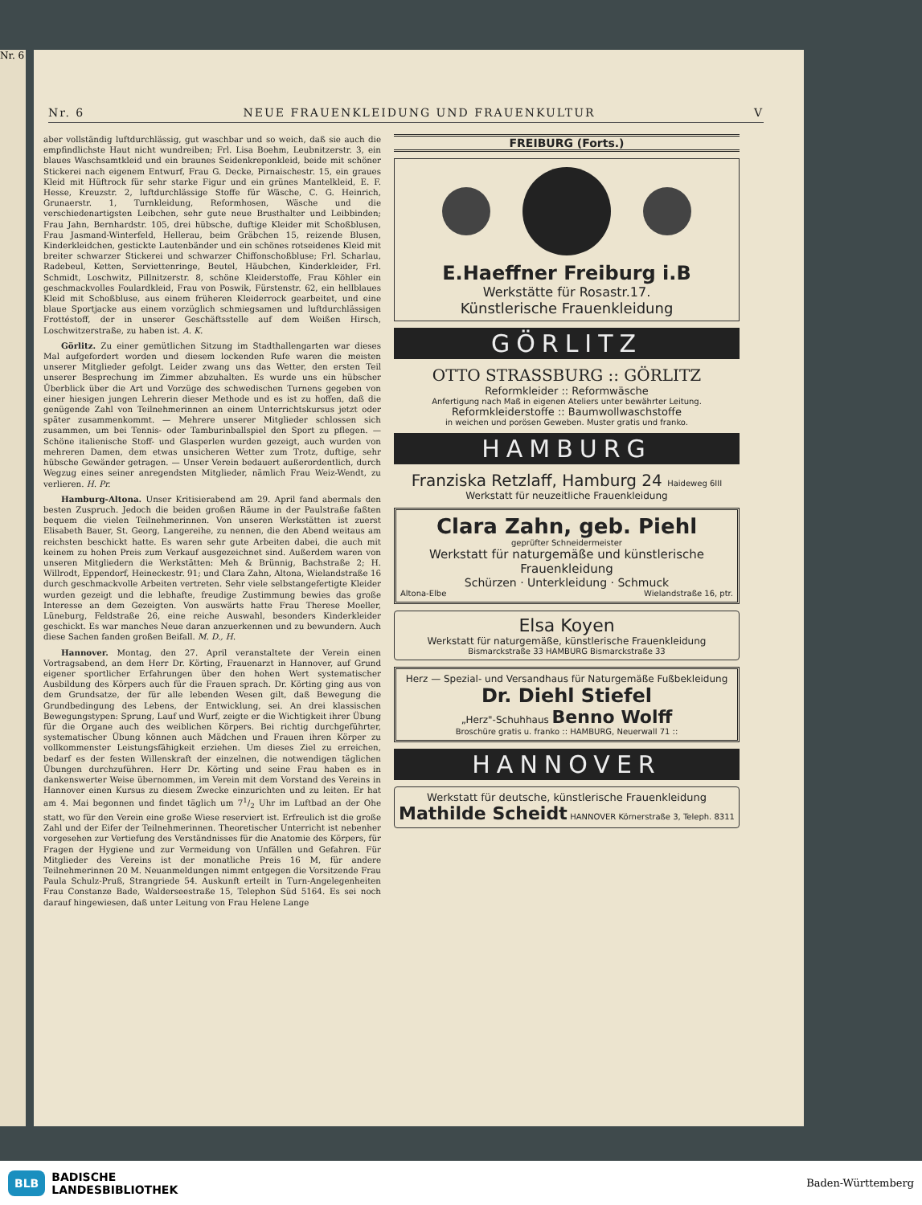Nr. 6
Nr. 6 NEUE FRAUENKLEIDUNG UND FRAUENKULTUR V
aber vollständig luftdurchlässig, gut waschbar und so weich, daß sie auch die empfindlichste Haut nicht wundreiben; Frl. Lisa Boehm, Leubnitzerstr. 3, ein blaues Waschsamtkleid und ein braunes Seidenkreponkleid, beide mit schöner Stickerei nach eigenem Entwurf, Frau G. Decke, Pirnaischestr. 15, ein graues Kleid mit Hüftrock für sehr starke Figur und ein grünes Mantelkleid, E. F. Hesse, Kreuzstr. 2, luftdurchlässige Stoffe für Wäsche, C. G. Heinrich, Grunaerstr. 1, Turnkleidung, Reformhosen, Wäsche und die verschiedenartigsten Leibchen, sehr gute neue Brusthalter und Leibbinden; Frau Jahn, Bernhardstr. 105, drei hübsche, duftige Kleider mit Schoßblusen, Frau Jasmand-Winterfeld, Hellerau, beim Gräbchen 15, reizende Blusen, Kinderkleidchen, gestickte Lautenbänder und ein schönes rotseidenes Kleid mit breiter schwarzer Stickerei und schwarzer Chiffonschoßbluse; Frl. Scharlau, Radebeul, Ketten, Serviettenringe, Beutel, Häubchen, Kinderkleider, Frl. Schmidt, Loschwitz, Pillnitzerstr. 8, schöne Kleiderstoffe, Frau Köhler ein geschmackvolles Foulardkleid, Frau von Poswik, Fürstenstr. 62, ein hellblaues Kleid mit Schoßbluse, aus einem früheren Kleiderrock gearbeitet, und eine blaue Sportjacke aus einem vorzüglich schmiegsamen und luftdurchlässigen Frottéstoff, der in unserer Geschäftsstelle auf dem Weißen Hirsch, Loschwitzerstraße, zu haben ist. A. K.
Görlitz. Zu einer gemütlichen Sitzung im Stadthallengarten war dieses Mal aufgefordert worden und diesem lockenden Rufe waren die meisten unserer Mitglieder gefolgt. Leider zwang uns das Wetter, den ersten Teil unserer Besprechung im Zimmer abzuhalten. Es wurde uns ein hübscher Überblick über die Art und Vorzüge des schwedischen Turnens gegeben von einer hiesigen jungen Lehrerin dieser Methode und es ist zu hoffen, daß die genügende Zahl von Teilnehmerinnen an einem Unterrichtskursus jetzt oder später zusammenkommt. — Mehrere unserer Mitglieder schlossen sich zusammen, um bei Tennis- oder Tamburinballspiel den Sport zu pflegen. — Schöne italienische Stoff- und Glasperlen wurden gezeigt, auch wurden von mehreren Damen, dem etwas unsicheren Wetter zum Trotz, duftige, sehr hübsche Gewänder getragen. — Unser Verein bedauert außerordentlich, durch Wegzug eines seiner anregendsten Mitglieder, nämlich Frau Weiz-Wendt, zu verlieren. H. Pr.
Hamburg-Altona. Unser Kritisierabend am 29. April fand abermals den besten Zuspruch. Jedoch die beiden großen Räume in der Paulstraße faßten bequem die vielen Teilnehmerinnen. Von unseren Werkstätten ist zuerst Elisabeth Bauer, St. Georg, Langereihe, zu nennen, die den Abend weitaus am reichsten beschickt hatte. Es waren sehr gute Arbeiten dabei, die auch mit keinem zu hohen Preis zum Verkauf ausgezeichnet sind. Außerdem waren von unseren Mitgliedern die Werkstätten: Meh & Brünnig, Bachstraße 2; H. Willrodt, Eppendorf, Heineckestr. 91; und Clara Zahn, Altona, Wielandstraße 16 durch geschmackvolle Arbeiten vertreten. Sehr viele selbstangefertigte Kleider wurden gezeigt und die lebhafte, freudige Zustimmung bewies das große Interesse an dem Gezeigten. Von auswärts hatte Frau Therese Moeller, Lüneburg, Feldstraße 26, eine reiche Auswahl, besonders Kinderkleider geschickt. Es war manches Neue daran anzuerkennen und zu bewundern. Auch diese Sachen fanden großen Beifall. M. D., H.
Hannover. Montag, den 27. April veranstaltete der Verein einen Vortragsabend, an dem Herr Dr. Körting, Frauenarzt in Hannover, auf Grund eigener sportlicher Erfahrungen über den hohen Wert systematischer Ausbildung des Körpers auch für die Frauen sprach. Dr. Körting ging aus von dem Grundsatze, der für alle lebenden Wesen gilt, daß Bewegung die Grundbedingung des Lebens, der Entwicklung, sei. An drei klassischen Bewegungstypen: Sprung, Lauf und Wurf, zeigte er die Wichtigkeit ihrer Übung für die Organe auch des weiblichen Körpers. Bei richtig durchgeführter, systematischer Übung können auch Mädchen und Frauen ihren Körper zu vollkommenster Leistungsfähigkeit erziehen. Um dieses Ziel zu erreichen, bedarf es der festen Willenskraft der einzelnen, die notwendigen täglichen Übungen durchzuführen. Herr Dr. Körting und seine Frau haben es in dankenswerter Weise übernommen, im Verein mit dem Vorstand des Vereins in Hannover einen Kursus zu diesem Zwecke einzurichten und zu leiten. Er hat am 4. Mai begonnen und findet täglich um 71/2 Uhr im Luftbad an der Ohe statt, wo für den Verein eine große Wiese reserviert ist. Erfreulich ist die große Zahl und der Eifer der Teilnehmerinnen. Theoretischer Unterricht ist nebenher vorgesehen zur Vertiefung des Verständnisses für die Anatomie des Körpers, für Fragen der Hygiene und zur Vermeidung von Unfällen und Gefahren. Für Mitglieder des Vereins ist der monatliche Preis 16 M, für andere Teilnehmerinnen 20 M. Neuanmeldungen nimmt entgegen die Vorsitzende Frau Paula Schulz-Pruß, Strangriede 54. Auskunft erteilt in Turn-Angelegenheiten Frau Constanze Bade, Walderseestraße 15, Telephon Süd 5164. Es sei noch darauf hingewiesen, daß unter Leitung von Frau Helene Lange
FREIBURG (Forts.)
E.Haeffner Freiburg i.B
Werkstätte für Rosastr.17.
Künstlerische Frauenkleidung
GÖRLITZ
OTTO STRASSBURG :: GÖRLITZ
Reformkleider :: Reformwäsche
Anfertigung nach Maß in eigenen Ateliers unter bewährter Leitung.
Reformkleiderstoffe :: Baumwollwaschstoffe
in weichen und porösen Geweben. Muster gratis und franko.
HAMBURG
Franziska Retzlaff, Hamburg 24 Haideweg 6III
Werkstatt für neuzeitliche Frauenkleidung
Clara Zahn, geb. Piehl
geprüfter Schneidermeister
Werkstatt für naturgemäße und künstlerische Frauenkleidung
Schürzen · Unterkleidung · Schmuck
Altona-Elbe Wielandstraße 16, ptr.
Elsa Koyen
Werkstatt für naturgemäße, künstlerische Frauenkleidung
Bismarckstraße 33 HAMBURG Bismarckstraße 33
Herz — Spezial- und Versandhaus für Naturgemäße Fußbekleidung
Dr. Diehl Stiefel
„Herz"-Schuhhaus Benno Wolff
Broschüre gratis u. franko :: HAMBURG, Neuerwall 71 ::
HANNOVER
Werkstatt für deutsche, künstlerische Frauenkleidung
Mathilde Scheidt HANNOVER Körnerstraße 3, Teleph. 8311
BLB BADISCHE
LANDESBIBLIOTHEK
Baden-Württemberg